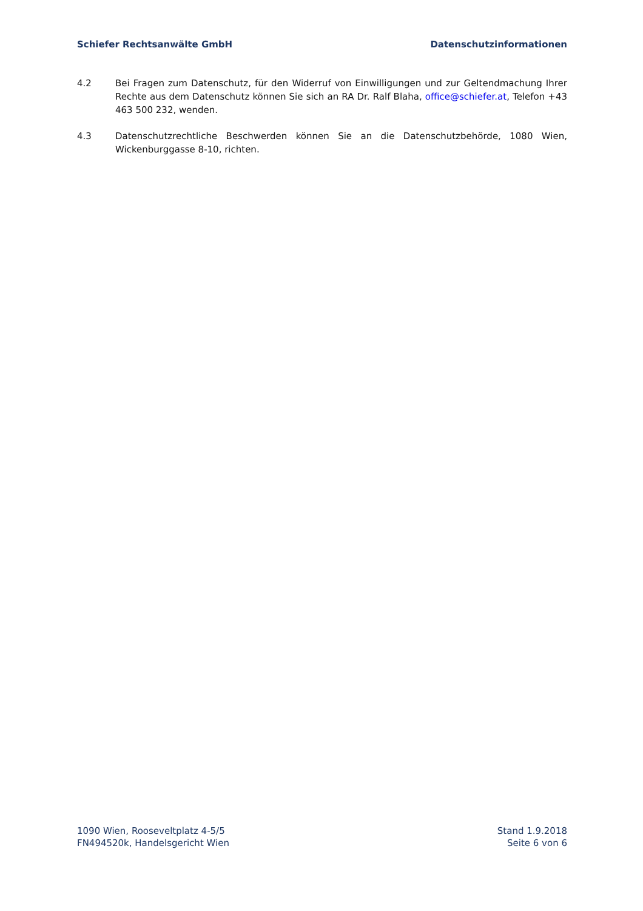Schiefer Rechtsanwälte GmbH Datenschutzinformationen
4.2 Bei Fragen zum Datenschutz, für den Widerruf von Einwilligungen und zur Geltendmachung Ihrer Rechte aus dem Datenschutz können Sie sich an RA Dr. Ralf Blaha, office@schiefer.at, Telefon +43 463 500 232, wenden.
4.3 Datenschutzrechtliche Beschwerden können Sie an die Datenschutzbehörde, 1080 Wien, Wickenburggasse 8-10, richten.
1090 Wien, Rooseveltplatz 4-5/5
FN494520k, Handelsgericht Wien
Stand 1.9.2018
Seite 6 von 6